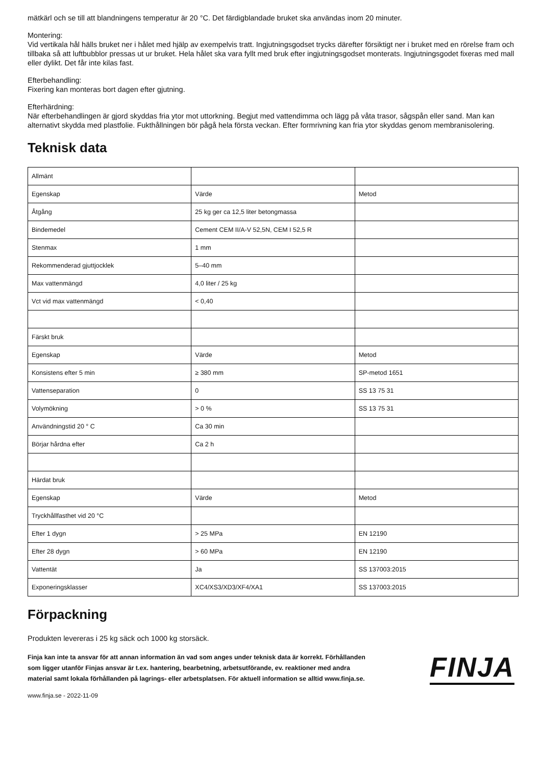mätkärl och se till att blandningens temperatur är 20 °C. Det färdigblandade bruket ska användas inom 20 minuter.
Montering:
Vid vertikala hål hälls bruket ner i hålet med hjälp av exempelvis tratt. Ingjutningsgodset trycks därefter försiktigt ner i bruket med en rörelse fram och tillbaka så att luftbubblor pressas ut ur bruket. Hela hålet ska vara fyllt med bruk efter ingjutningsgodset monterats. Ingjutningsgodet fixeras med mall eller dylikt. Det får inte kilas fast.
Efterbehandling:
Fixering kan monteras bort dagen efter gjutning.
Efterhärdning:
När efterbehandlingen är gjord skyddas fria ytor mot uttorkning. Begjut med vattendimma och lägg på våta trasor, sågspån eller sand. Man kan alternativt skydda med plastfolie. Fukthållningen bör pågå hela första veckan. Efter formrivning kan fria ytor skyddas genom membranisolering.
Teknisk data
| Allmänt | | |
| Egenskap | Värde | Metod |
| Åtgång | 25 kg ger ca 12,5 liter betongmassa | |
| Bindemedel | Cement CEM II/A-V 52,5N, CEM I 52,5 R | |
| Stenmax | 1 mm | |
| Rekommenderad gjuttjocklek | 5–40 mm | |
| Max vattenmängd | 4,0 liter / 25 kg | |
| Vct vid max vattenmängd | < 0,40 | |
| Färskt bruk | | |
| Egenskap | Värde | Metod |
| Konsistens efter 5 min | ≥ 380 mm | SP-metod 1651 |
| Vattenseparation | 0 | SS 13 75 31 |
| Volymökning | > 0 % | SS 13 75 31 |
| Användningstid 20 ° C | Ca 30 min | |
| Börjar hårdna efter | Ca 2 h | |
| Härdat bruk | | |
| Egenskap | Värde | Metod |
| Tryckhållfasthet vid 20 °C | | |
| Efter 1 dygn | > 25 MPa | EN 12190 |
| Efter 28 dygn | > 60 MPa | EN 12190 |
| Vattentät | Ja | SS 137003:2015 |
| Exponeringsklasser | XC4/XS3/XD3/XF4/XA1 | SS 137003:2015 |
Förpackning
Produkten levereras i 25 kg säck och 1000 kg storsäck.
Finja kan inte ta ansvar för att annan information än vad som anges under teknisk data är korrekt. Förhållanden som ligger utanför Finjas ansvar är t.ex. hantering, bearbetning, arbetsutförande, ev. reaktioner med andra material samt lokala förhållanden på lagrings- eller arbetsplatsen. För aktuell information se alltid www.finja.se.
FINJA
www.finja.se - 2022-11-09